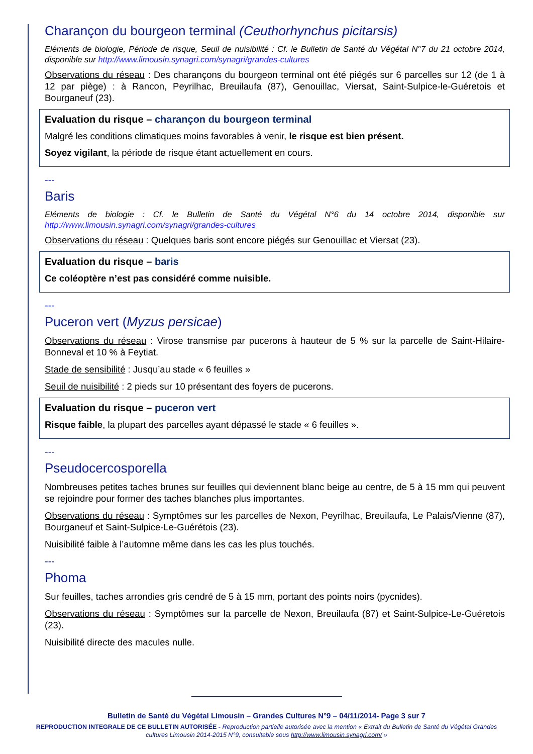Charançon du bourgeon terminal (Ceuthorhynchus picitarsis)
Eléments de biologie, Période de risque, Seuil de nuisibilité : Cf. le Bulletin de Santé du Végétal N°7 du 21 octobre 2014, disponible sur http://www.limousin.synagri.com/synagri/grandes-cultures
Observations du réseau : Des charançons du bourgeon terminal ont été piégés sur 6 parcelles sur 12 (de 1 à 12 par piège) : à Rancon, Peyrilhac, Breuilaufa (87), Genouillac, Viersat, Saint-Sulpice-le-Guéretois et Bourganeuf (23).
Evaluation du risque – charançon du bourgeon terminal
Malgré les conditions climatiques moins favorables à venir, le risque est bien présent.
Soyez vigilant, la période de risque étant actuellement en cours.
---
Baris
Eléments de biologie : Cf. le Bulletin de Santé du Végétal N°6 du 14 octobre 2014, disponible sur http://www.limousin.synagri.com/synagri/grandes-cultures
Observations du réseau : Quelques baris sont encore piégés sur Genouillac et Viersat (23).
Evaluation du risque – baris
Ce coléoptère n’est pas considéré comme nuisible.
---
Puceron vert (Myzus persicae)
Observations du réseau : Virose transmise par pucerons à hauteur de 5 % sur la parcelle de Saint-Hilaire-Bonneval et 10 % à Feytiat.
Stade de sensibilité : Jusqu’au stade « 6 feuilles »
Seuil de nuisibilité : 2 pieds sur 10 présentant des foyers de pucerons.
Evaluation du risque – puceron vert
Risque faible, la plupart des parcelles ayant dépassé le stade « 6 feuilles ».
---
Pseudocercosporella
Nombreuses petites taches brunes sur feuilles qui deviennent blanc beige au centre, de 5 à 15 mm qui peuvent se rejoindre pour former des taches blanches plus importantes.
Observations du réseau : Symptômes sur les parcelles de Nexon, Peyrilhac, Breuilaufa, Le Palais/Vienne (87), Bourganeuf et Saint-Sulpice-Le-Guérétois (23).
Nuisibilité faible à l’automne même dans les cas les plus touchés.
---
Phoma
Sur feuilles, taches arrondies gris cendré de 5 à 15 mm, portant des points noirs (pycnides).
Observations du réseau : Symptômes sur la parcelle de Nexon, Breuilaufa (87) et Saint-Sulpice-Le-Guéretois (23).
Nuisibilité directe des macules nulle.
Bulletin de Santé du Végétal Limousin – Grandes Cultures N°9 – 04/11/2014- Page 3 sur 7
REPRODUCTION INTEGRALE DE CE BULLETIN AUTORISÉE - Reproduction partielle autorisée avec la mention « Extrait du Bulletin de Santé du Végétal Grandes cultures Limousin 2014-2015 N°9, consultable sous http://www.limousin.synagri.com/ »